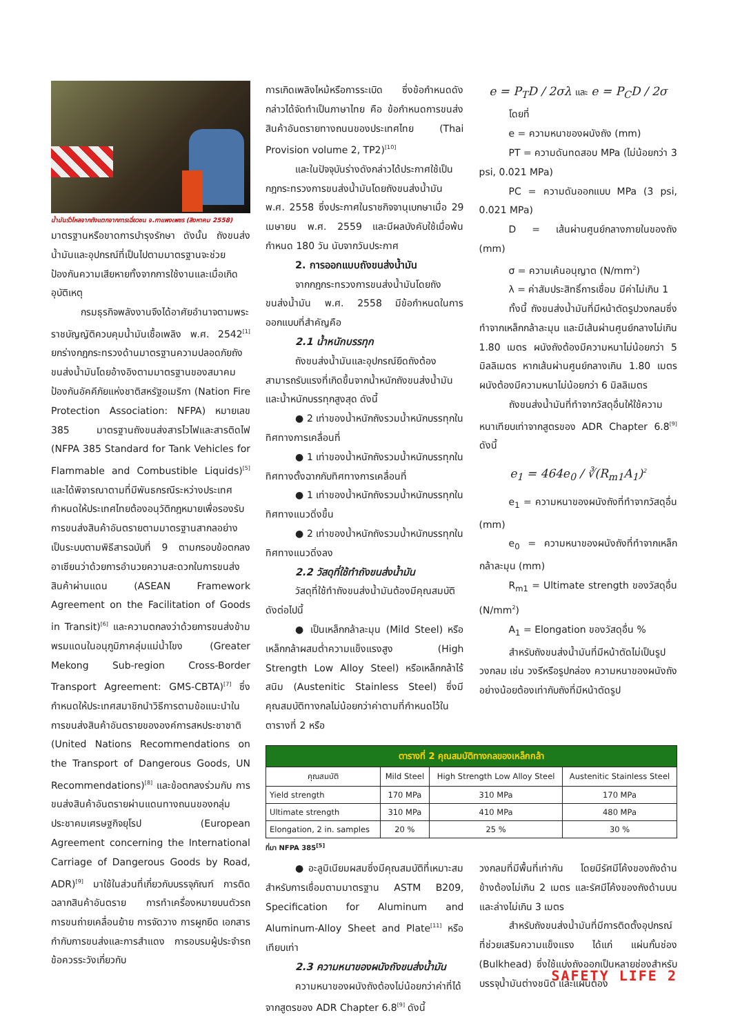น้ำมันรั่วไหลจากถังแตกจากการเฉี่ยวชน จ.กาแพงเพชร (สิงหาคม 2558)
มาตรฐานหรือขาดการบำรุงรักษา ดังนั้น ถังขนส่งน้ำมันและอุปกรณ์ที่เป็นไปตามมาตรฐานจะช่วยป้องกันความเสียหายทั้งจากการใช้งานและเมื่อเกิดอุบัติเหตุ
กรมธุรกิจพลังงานจึงได้อาศัยอำนาจตามพระราชบัญญัติควบคุมน้ำมันเชื้อเพลิง พ.ศ. 2542<sup>[1]</sup> ยกร่างกฎกระทรวงด้านมาตรฐานความปลอดภัยถังขนส่งน้ำมันโดยอ้างอิงตามมาตรฐานของสมาคมป้องกันอัคคีภัยแห่งชาติสหรัฐอเมริกา (Nation Fire Protection Association: NFPA) หมายเลข 385 มาตรฐานถังขนส่งสารไวไฟและสารติดไฟ (NFPA 385 Standard for Tank Vehicles for Flammable and Combustible Liquids)<sup>[5]</sup> และได้พิจารณาตามที่มีพันธกรณีระหว่างประเทศกำหนดให้ประเทศไทยต้องอนุวัติกฎหมายเพื่อรองรับการขนส่งสินค้าอันตรายตามมาตรฐานสากลอย่างเป็นระบบตามพิธีสารฉบับที่ 9 ตามกรอบข้อตกลงอาเซียนว่าด้วยการอำนวยความสะดวกในการขนส่งสินค้าผ่านแดน (ASEAN Framework Agreement on the Facilitation of Goods in Transit)<sup>[6]</sup> และความตกลงว่าด้วยการขนส่งข้ามพรมแดนในอนุภูมิภาคลุ่มแม่น้ำโขง (Greater Mekong Sub-region Cross-Border Transport Agreement: GMS-CBTA)<sup>[7]</sup> ซึ่งกำหนดให้ประเทศสมาชิกนำวิธีการตามข้อแนะนำในการขนส่งสินค้าอันตรายขององค์การสหประชาชาติ (United Nations Recommendations on the Transport of Dangerous Goods, UN Recommendations)<sup>[8]</sup> และข้อตกลงร่วมกับ การขนส่งสินค้าอันตรายผ่านแดนทางถนนของกลุ่มประชาคมเศรษฐกิจยุโรป (European Agreement concerning the International Carriage of Dangerous Goods by Road, ADR)<sup>[9]</sup> มาใช้ในส่วนที่เกี่ยวกับบรรจุภัณฑ์ การติดฉลากสินค้าอันตราย การทำเครื่องหมายบนตัวรถ การขนถ่ายเคลื่อนย้าย การจัดวาง การผูกยึด เอกสารกำกับการขนส่งและการสำแดง การอบรมผู้ประจำรถ ข้อควรระวังเกี่ยวกับ
การเกิดเพลิงไหม้หรือการระเบิด ซึ่งข้อกำหนดดังกล่าวได้จัดทำเป็นภาษาไทย คือ ข้อกำหนดการขนส่งสินค้าอันตรายทางถนนของประเทศไทย (Thai Provision volume 2, TP2)<sup>[10]</sup>
และในปัจจุบันร่างดังกล่าวได้ประกาศใช้เป็นกฎกระทรวงการขนส่งน้ำมันโดยถังขนส่งน้ำมัน พ.ศ. 2558 ซึ่งประกาศในราชกิจจานุเบกษาเมื่อ 29 เมษายน พ.ศ. 2559 และมีผลบังคับใช้เมื่อพ้นกำหนด 180 วัน นับจากวันประกาศ
2. การออกแบบถังขนส่งน้ำมัน
จากกฎกระทรวงการขนส่งน้ำมันโดยถังขนส่งน้ำมัน พ.ศ. 2558 มีข้อกำหนดในการออกแบบที่สำคัญคือ
2.1 น้ำหนักบรรทุก
ถังขนส่งน้ำมันและอุปกรณ์ยึดถังต้องสามารถรับแรงที่เกิดขึ้นจากน้ำหนักถังขนส่งน้ำมันและน้ำหนักบรรทุกสูงสุด ดังนี้
● 2 เท่าของน้ำหนักถังรวมน้ำหนักบรรทุกในทิศทางการเคลื่อนที่
● 1 เท่าของน้ำหนักถังรวมน้ำหนักบรรทุกในทิศทางตั้งฉากกับทิศทางการเคลื่อนที่
● 1 เท่าของน้ำหนักถังรวมน้ำหนักบรรทุกในทิศทางแนวดิ่งขึ้น
● 2 เท่าของน้ำหนักถังรวมน้ำหนักบรรทุกในทิศทางแนวดิ่งลง
2.2 วัสดุที่ใช้ทำถังขนส่งน้ำมัน
วัสดุที่ใช้ทำถังขนส่งน้ำมันต้องมีคุณสมบัติดังต่อไปนี้
● เป็นเหล็กกล้าละมุน (Mild Steel) หรือเหล็กกล้าผสมต่ำความแข็งแรงสูง (High Strength Low Alloy Steel) หรือเหล็กกล้าไร้สนิม (Austenitic Stainless Steel) ซึ่งมีคุณสมบัติทางกลไม่น้อยกว่าค่าตามที่กำหนดไว้ในตารางที่ 2 หรือ
e = P<sub>T</sub>D / 2σλ และ e = P<sub>C</sub>D / 2σ
โดยที่
e = ความหนาของผนังถัง (mm)
PT = ความดันทดสอบ MPa (ไม่น้อยกว่า 3 psi, 0.021 MPa)
PC = ความดันออกแบบ MPa (3 psi, 0.021 MPa)
D = เส้นผ่านศูนย์กลางภายในของถัง (mm)
σ = ความเค้นอนุญาต (N/mm<sup>2</sup>)
λ = ค่าสัมประสิทธิ์การเชื่อม มีค่าไม่เกิน 1
ทั้งนี้ ถังขนส่งน้ำมันที่มีหน้าตัดรูปวงกลมซึ่งทำจากเหล็กกล้าละมุน และมีเส้นผ่านศูนย์กลางไม่เกิน 1.80 เมตร ผนังถังต้องมีความหนาไม่น้อยกว่า 5 มิลลิเมตร หากเส้นผ่านศูนย์กลางเกิน 1.80 เมตร ผนังต้องมีความหนาไม่น้อยกว่า 6 มิลลิเมตร
ถังขนส่งน้ำมันที่ทำจากวัสดุอื่นให้ใช้ความหนาเทียบเท่าจากสูตรของ ADR Chapter 6.8<sup>[9]</sup> ดังนี้
e<sub>1</sub> = 464e<sub>0</sub> / ∛(R<sub>m1</sub>A<sub>1</sub>)<sup>2</sup>
e<sub>1</sub> = ความหนาของผนังถังที่ทำจากวัสดุอื่น (mm)
e<sub>0</sub> = ความหนาของผนังถังที่ทำจากเหล็ก กล้าละมุน (mm)
R<sub>m1</sub> = Ultimate strength ของวัสดุอื่น (N/mm<sup>2</sup>)
A<sub>1</sub> = Elongation ของวัสดุอื่น %
สำหรับถังขนส่งน้ำมันที่มีหน้าตัดไม่เป็นรูปวงกลม เช่น วงรีหรือรูปกล่อง ความหนาของผนังถังอย่างน้อยต้องเท่ากับถังที่มีหน้าตัดรูป
| ตารางที่ 2 คุณสมบัติทางกลของเหล็กกล้า | | | |
| --- | --- | --- | --- |
| คุณสมบัติ | Mild Steel | High Strength Low Alloy Steel | Austenitic Stainless Steel |
| Yield strength | 170 MPa | 310 MPa | 170 MPa |
| Ultimate strength | 310 MPa | 410 MPa | 480 MPa |
| Elongation, 2 in. samples | 20 % | 25 % | 30 % |
ที่มา NFPA 385<sup>[5]</sup>
● อะลูมิเนียมผสมซึ่งมีคุณสมบัติที่เหมาะสมสำหรับการเชื่อมตามมาตรฐาน ASTM B209, Specification for Aluminum and Aluminum-Alloy Sheet and Plate<sup>[11]</sup> หรือ เทียบเท่า
2.3 ความหนาของผนังถังขนส่งน้ำมัน
ความหนาของผนังถังต้องไม่น้อยกว่าค่าที่ได้จากสูตรของ ADR Chapter 6.8<sup>[9]</sup> ดังนี้
วงกลมที่มีพื้นที่เท่ากัน โดยมีรัศมีโค้งของถังด้านข้างต้องไม่เกิน 2 เมตร และรัศมีโค้งของถังด้านบนและล่างไม่เกิน 3 เมตร
สำหรับถังขนส่งน้ำมันที่มีการติดตั้งอุปกรณ์ที่ช่วยเสริมความแข็งแรง ได้แก่ แผ่นกั้นช่อง (Bulkhead) ซึ่งใช้แบ่งถังออกเป็นหลายช่องสำหรับบรรจุน้ำมันต่างชนิด และแผ่นตอง
SAFETY LIFE 2